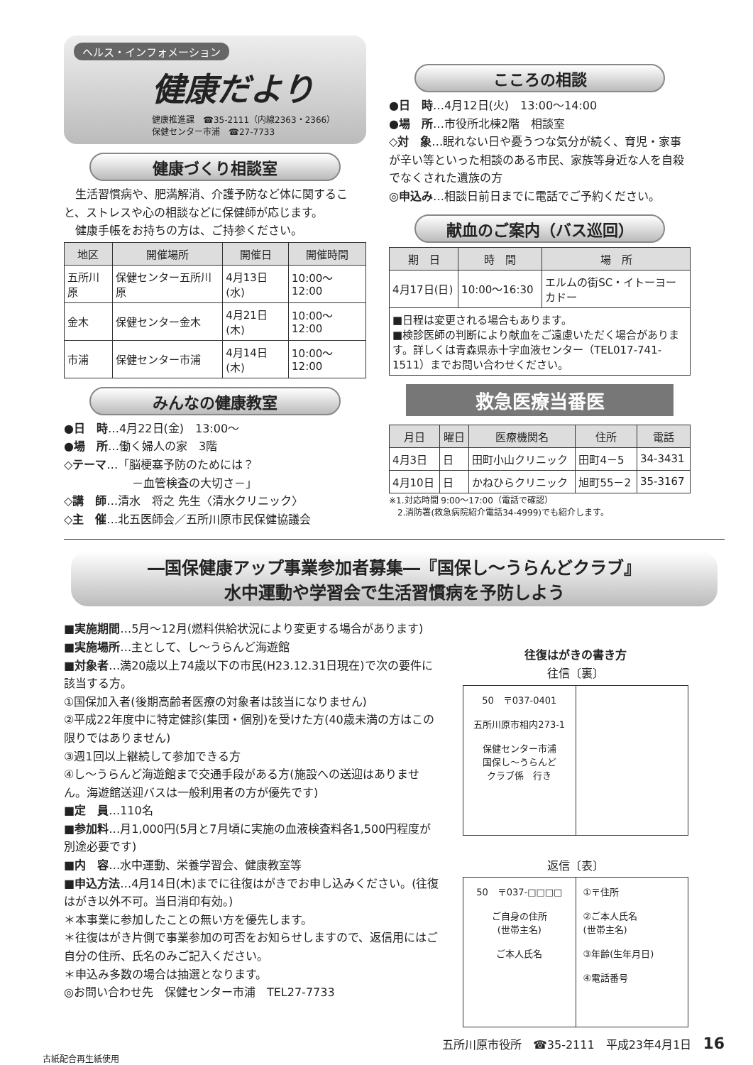ヘルス・インフォメーション
健康だより
健康推進課　☎35-2111（内線2363・2366）
保健センター市浦　☎27-7733
健康づくり相談室
　生活習慣病や、肥満解消、介護予防など体に関すること、ストレスや心の相談などに保健師が応じます。
　健康手帳をお持ちの方は、ご持参ください。
| 地区 | 開催場所 | 開催日 | 開催時間 |
| --- | --- | --- | --- |
| 五所川原 | 保健センター五所川原 | 4月13日(水) | 10:00～12:00 |
| 金木 | 保健センター金木 | 4月21日(木) | 10:00～12:00 |
| 市浦 | 保健センター市浦 | 4月14日(木) | 10:00～12:00 |
みんなの健康教室
●日　時…4月22日(金)　13:00～
●場　所…働く婦人の家　3階
◇テーマ…「脳梗塞予防のためには？
　　　　　　－血管検査の大切さ－」
◇講　師…清水　将之 先生〈清水クリニック〉
◇主　催…北五医師会／五所川原市民保健協議会
こころの相談
●日　時…4月12日(火)　13:00～14:00
●場　所…市役所北棟2階　相談室
◇対　象…眠れない日や憂うつな気分が続く、育児・家事が辛い等といった相談のある市民、家族等身近な人を自殺でなくされた遺族の方
◎申込み…相談日前日までに電話でご予約ください。
献血のご案内（バス巡回）
| 期 日 | 時 間 | 場 所 |
| --- | --- | --- |
| 4月17日(日) | 10:00～16:30 | エルムの街SC・イトーヨーカドー |
| ■日程は変更される場合もあります。 ■検診医師の判断により献血をご遠慮いただく場合があります。詳しくは青森県赤十字血液センター（TEL017-741-1511）までお問い合わせください。 | | |
救急医療当番医
| 月日 | 曜日 | 医療機関名 | 住所 | 電話 |
| --- | --- | --- | --- | --- |
| 4月3日 | 日 | 田町小山クリニック | 田町4－5 | 34-3431 |
| 4月10日 | 日 | かねひらクリニック | 旭町55－2 | 35-3167 |
※1.対応時間 9:00～17:00（電話で確認）
　2.消防署(救急病院紹介電話34-4999)でも紹介します。
―国保健康アップ事業参加者募集―『国保し～うらんどクラブ』
水中運動や学習会で生活習慣病を予防しよう
■実施期間…5月～12月(燃料供給状況により変更する場合があります)
■実施場所…主として、し～うらんど海遊館
■対象者…満20歳以上74歳以下の市民(H23.12.31日現在)で次の要件に該当する方。
①国保加入者(後期高齢者医療の対象者は該当になりません)
②平成22年度中に特定健診(集団・個別)を受けた方(40歳未満の方はこの限りではありません)
③週1回以上継続して参加できる方
④し～うらんど海遊館まで交通手段がある方(施設への送迎はありません。海遊館送迎バスは一般利用者の方が優先です)
■定　員…110名
■参加料…月1,000円(5月と7月頃に実施の血液検査料各1,500円程度が別途必要です)
■内　容…水中運動、栄養学習会、健康教室等
■申込方法…4月14日(木)までに往復はがきでお申し込みください。(往復はがき以外不可。当日消印有効。)
＊本事業に参加したことの無い方を優先します。
＊往復はがき片側で事業参加の可否をお知らせしますので、返信用にはご自分の住所、氏名のみご記入ください。
＊申込み多数の場合は抽選となります。
◎お問い合わせ先　保健センター市浦　TEL27-7733
往復はがきの書き方
往信〔裏〕
50　〒037-0401
五所川原市相内273-1
保健センター市浦
国保し～うらんど
クラブ係　行き
返信〔表〕
50　〒037-□□□□
ご自身の住所
(世帯主名)
ご本人氏名
①〒住所
②ご本人氏名
(世帯主名)
③年齢(生年月日)
④電話番号
五所川原市役所　☎35-2111　平成23年4月1日　16
古紙配合再生紙使用